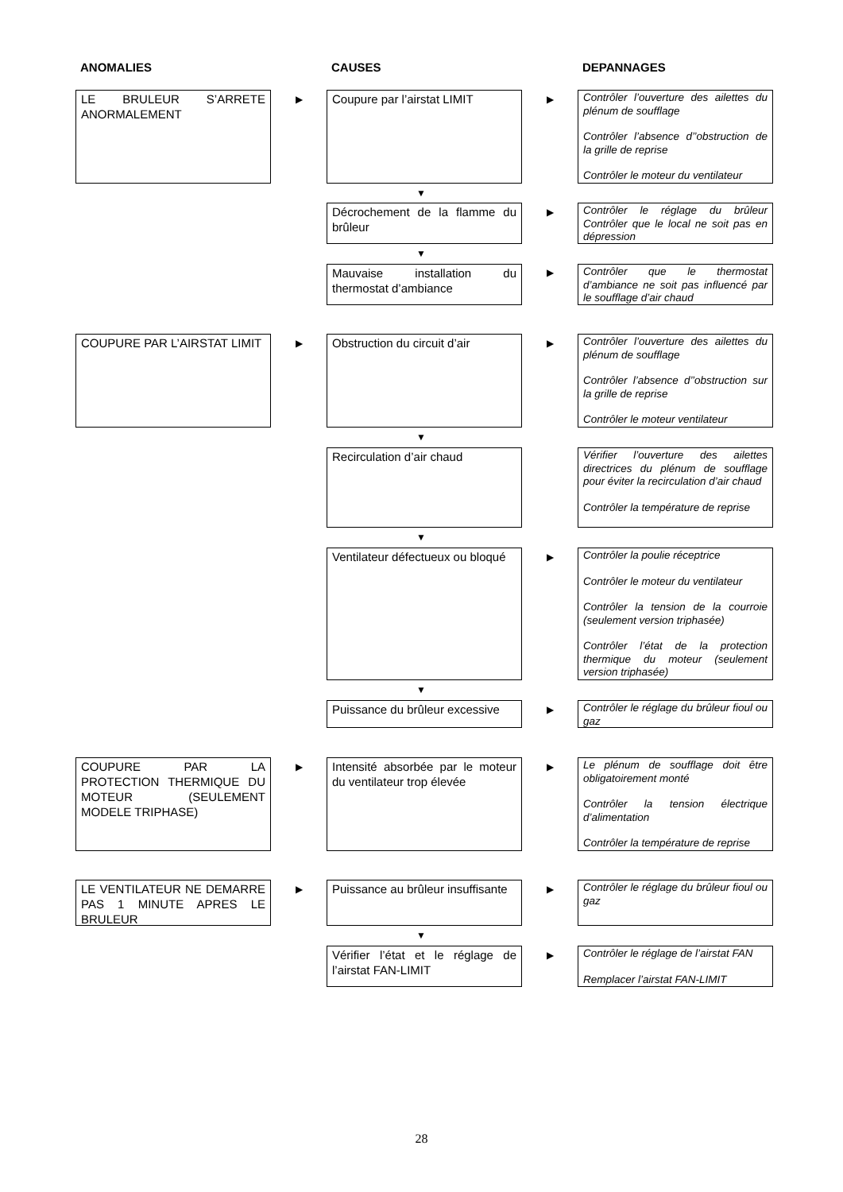ANOMALIES CAUSES DEPANNAGES
LE BRULEUR S’ARRETE ANORMALEMENT
▶ Coupure par l’airstat LIMIT ▶
Contrôler l’ouverture des ailettes du plénum de soufflage
Contrôler l’absence d’’obstruction de la grille de reprise
Contrôler le moteur du ventilateur
▼
Décrochement de la flamme du brûleur
▶
Contrôler le réglage du brûleur Contrôler que le local ne soit pas en dépression
▼
Mauvaise installation du thermostat d’ambiance
▶
Contrôler que le thermostat d’ambiance ne soit pas influencé par le soufflage d’air chaud
COUPURE PAR L’AIRSTAT LIMIT ▶
Obstruction du circuit d’air
▶
Contrôler l’ouverture des ailettes du plénum de soufflage
Contrôler l’absence d’’obstruction sur la grille de reprise
Contrôler le moteur ventilateur
▼
Recirculation d’air chaud
Vérifier l’ouverture des ailettes directrices du plénum de soufflage pour éviter la recirculation d’air chaud
Contrôler la température de reprise
▼
Ventilateur défectueux ou bloqué
▶
Contrôler la poulie réceptrice
Contrôler le moteur du ventilateur
Contrôler la tension de la courroie (seulement version triphasée)
Contrôler l’état de la protection thermique du moteur (seulement version triphasée)
▼
Puissance du brûleur excessive
▶
Contrôler le réglage du brûleur fioul ou gaz
COUPURE PAR LA PROTECTION THERMIQUE DU MOTEUR (SEULEMENT MODELE TRIPHASE)
▶
Intensité absorbée par le moteur du ventilateur trop élevée
▶
Le plénum de soufflage doit être obligatoirement monté
Contrôler la tension électrique d’alimentation
Contrôler la température de reprise
LE VENTILATEUR NE DEMARRE PAS 1 MINUTE APRES LE BRULEUR
▶
Puissance au brûleur insuffisante
▶
Contrôler le réglage du brûleur fioul ou gaz
▼
Vérifier l’état et le réglage de l’airstat FAN-LIMIT
▶
Contrôler le réglage de l’airstat FAN
Remplacer l’airstat FAN-LIMIT
28